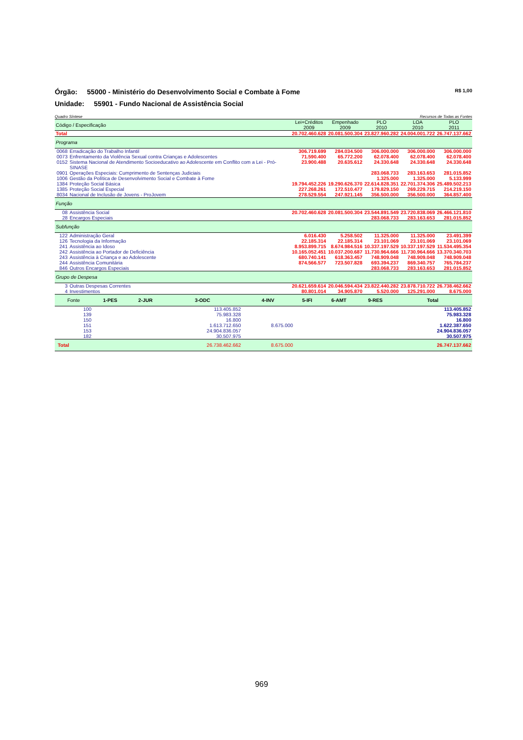Órgão: 55000 - Ministério do Desenvolvimento Social e Combate à Fome R$ 1,00
Unidade: 55901 - Fundo Nacional de Assistência Social
Quadro Síntese Recursos de Todas as Fontes
| Código / Especificação | | Lei+Créditos 2009 | Empenhado 2009 | PLO 2010 | LOA 2010 | PLO 2011 |
| --- | --- | --- | --- | --- | --- | --- |
| Total | | 20.702.460.628 | 20.081.500.304 | 23.827.960.282 | 24.004.001.722 | 26.747.137.662 |
| Programa | | | | | | |
| 0068 | Erradicação do Trabalho Infantil | 306.719.699 | 284.034.500 | 306.000.000 | 306.000.000 | 306.000.000 |
| 0073 | Enfrentamento da Violência Sexual contra Crianças e Adolescentes | 71.590.400 | 65.772.200 | 62.078.400 | 62.078.400 | 62.078.400 |
| 0152 | Sistema Nacional de Atendimento Socioeducativo ao Adolescente em Conflito com a Lei - Pró-SINASE | 23.900.488 | 20.635.612 | 24.330.648 | 24.330.648 | 24.330.648 |
| 0901 | Operações Especiais: Cumprimento de Sentenças Judiciais | | | 283.068.733 | 283.163.653 | 281.015.852 |
| 1006 | Gestão da Política de Desenvolvimento Social e Combate à Fome | | | 1.325.000 | 1.325.000 | 5.133.999 |
| 1384 | Proteção Social Básica | 19.794.452.226 | 19.290.626.370 | 22.614.828.351 | 22.701.374.306 | 25.489.502.213 |
| 1385 | Proteção Social Especial | 227.268.261 | 172.510.477 | 179.829.150 | 269.229.715 | 214.219.150 |
| 8034 | Nacional de Inclusão de Jovens - ProJovem | 278.529.554 | 247.921.145 | 356.500.000 | 356.500.000 | 364.857.400 |
| Função | | | | | | |
| 08 | Assistência Social | 20.702.460.628 | 20.081.500.304 | 23.544.891.549 | 23.720.838.069 | 26.466.121.810 |
| 28 | Encargos Especiais | | | 283.068.733 | 283.163.653 | 281.015.852 |
| Subfunção | | | | | | |
| 122 | Administração Geral | 6.016.430 | 5.258.502 | 11.325.000 | 11.325.000 | 23.491.399 |
| 126 | Tecnologia da Informação | 22.185.314 | 22.185.314 | 23.101.069 | 23.101.069 | 23.101.069 |
| 241 | Assistência ao Idoso | 8.953.899.715 | 8.674.984.516 | 10.337.197.529 | 10.337.197.529 | 11.534.495.354 |
| 242 | Assistência ao Portador de Deficiência | 10.165.052.451 | 10.037.200.687 | 11.730.964.666 | 11.730.964.666 | 13.370.340.703 |
| 243 | Assistência à Criança e ao Adolescente | 680.740.141 | 618.363.457 | 748.909.048 | 748.909.048 | 748.909.048 |
| 244 | Assistência Comunitária | 874.566.577 | 723.507.828 | 693.394.237 | 869.340.757 | 765.784.237 |
| 846 | Outros Encargos Especiais | | | 283.068.733 | 283.163.653 | 281.015.852 |
| Grupo de Despesa | | | | | | |
| 3 | Outras Despesas Correntes | 20.621.659.614 | 20.046.594.434 | 23.822.440.282 | 23.878.710.722 | 26.738.462.662 |
| 4 | Investimentos | 80.801.014 | 34.905.870 | 5.520.000 | 125.291.000 | 8.675.000 |
| Fonte | 1-PES | 2-JUR | 3-ODC | 4-INV | 5-IFI | 6-AMT | 9-RES | Total |
| --- | --- | --- | --- | --- | --- | --- | --- | --- |
| 100 | | | 113.405.852 | | | | | 113.405.852 |
| 139 | | | 75.983.328 | | | | | 75.983.328 |
| 150 | | | 16.800 | | | | | 16.800 |
| 151 | | | 1.613.712.650 | 8.675.000 | | | | 1.622.387.650 |
| 153 | | | 24.904.836.057 | | | | | 24.904.836.057 |
| 182 | | | 30.507.975 | | | | | 30.507.975 |
| Total | | | 26.738.462.662 | 8.675.000 | | | | 26.747.137.662 |
969